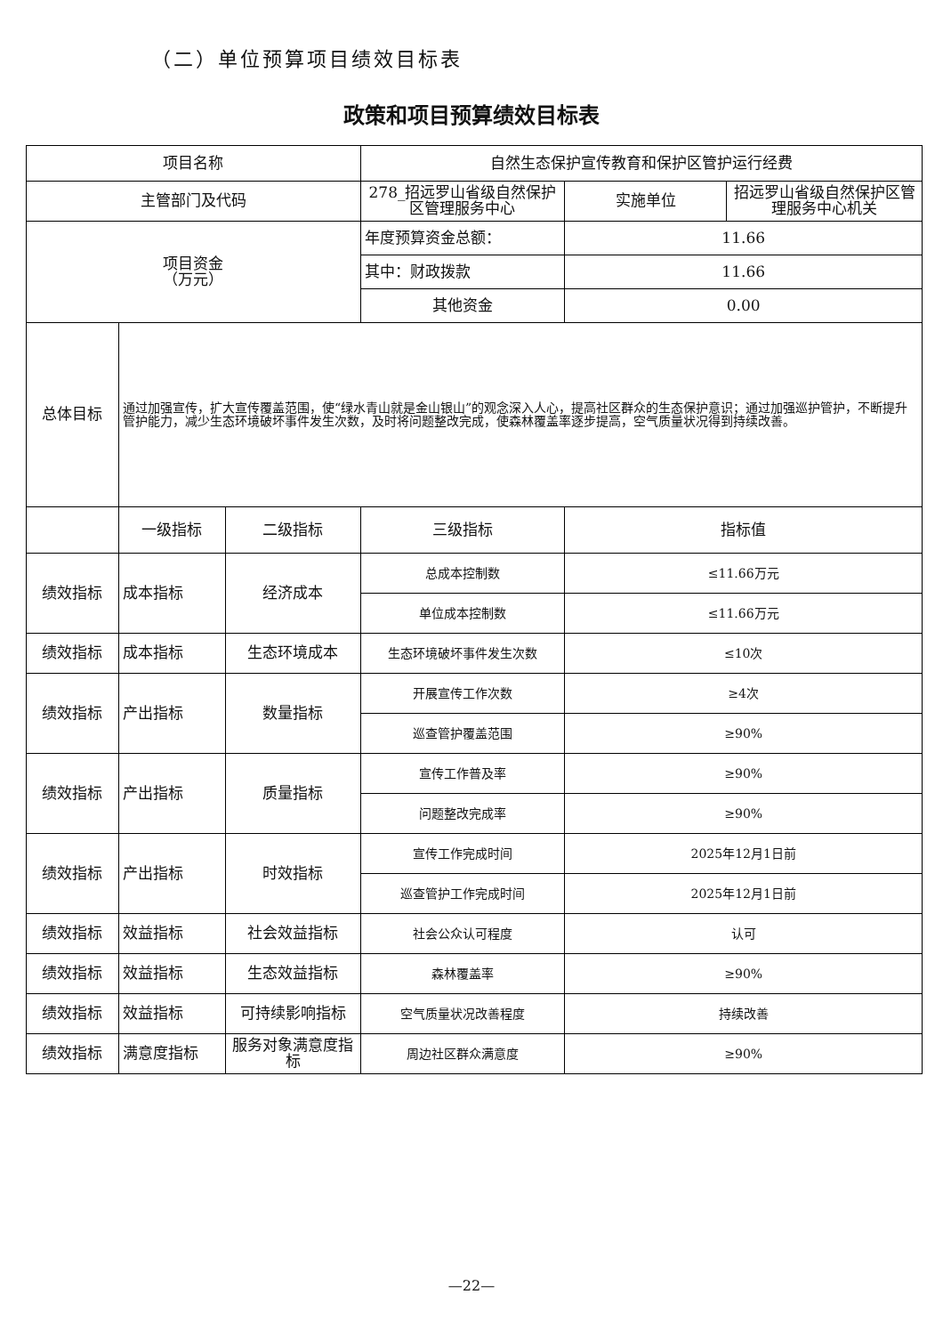（二）单位预算项目绩效目标表
政策和项目预算绩效目标表
| 项目名称 | | | 自然生态保护宣传教育和保护区管护运行经费 | | |
| 主管部门及代码 | | | 278_招远罗山省级自然保护区管理服务中心 | 实施单位 | 招远罗山省级自然保护区管理服务中心机关 |
| 项目资金 （万元） | | | 年度预算资金总额： | 11.66 | |
| | | | 其中：财政拨款 | 11.66 | |
| | | | 其他资金 | 0.00 | |
| 总体目标 | 通过加强宣传，扩大宣传覆盖范围，使“绿水青山就是金山银山”的观念深入人心，提高社区群众的生态保护意识；通过加强巡护管护，不断提升管护能力，减少生态环境破坏事件发生次数，及时将问题整改完成，使森林覆盖率逐步提高，空气质量状况得到持续改善。 | | | | |
| | 一级指标 | 二级指标 | 三级指标 | 指标值 | |
| 绩效指标 | 成本指标 | 经济成本 | 总成本控制数 | ≤11.66万元 | |
| | | | 单位成本控制数 | ≤11.66万元 | |
| 绩效指标 | 成本指标 | 生态环境成本 | 生态环境破坏事件发生次数 | ≤10次 | |
| 绩效指标 | 产出指标 | 数量指标 | 开展宣传工作次数 | ≥4次 | |
| | | | 巡查管护覆盖范围 | ≥90% | |
| 绩效指标 | 产出指标 | 质量指标 | 宣传工作普及率 | ≥90% | |
| | | | 问题整改完成率 | ≥90% | |
| 绩效指标 | 产出指标 | 时效指标 | 宣传工作完成时间 | 2025年12月1日前 | |
| | | | 巡查管护工作完成时间 | 2025年12月1日前 | |
| 绩效指标 | 效益指标 | 社会效益指标 | 社会公众认可程度 | 认可 | |
| 绩效指标 | 效益指标 | 生态效益指标 | 森林覆盖率 | ≥90% | |
| 绩效指标 | 效益指标 | 可持续影响指标 | 空气质量状况改善程度 | 持续改善 | |
| 绩效指标 | 满意度指标 | 服务对象满意度指标 | 周边社区群众满意度 | ≥90% | |
—22—